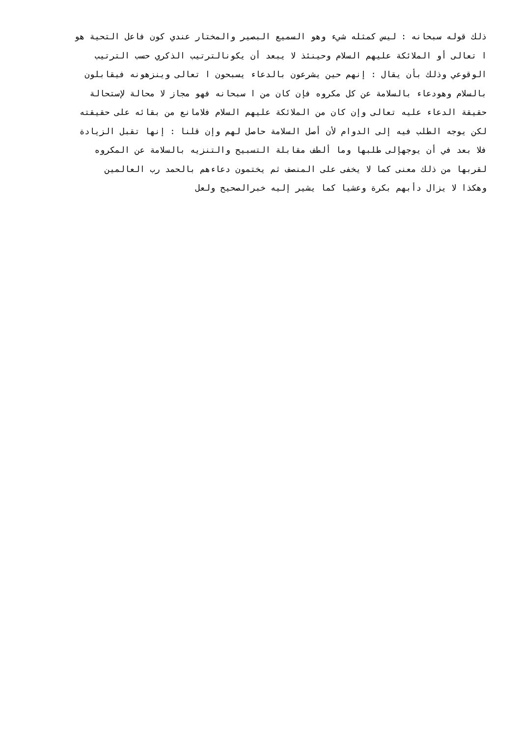ذلك قوله سبحانه : ليس كمثله شيء وهو السميع البصير والمختار عندي كون فاعل التحية هو
ا تعالى أو الملائكة عليهم السلام وحينئذ لا يبعد أن يكونالترتيب الذكري حسب الترتيب
الوقوعي وذلك بأن يقال : إنهم حين يشرعون بالدعاء يسبحون ا تعالى وينزهونه فيقابلون
بالسلام وهودعاء بالسلامة عن كل مكروه فإن كان من ا سبحانه فهو مجاز لا محالة لإستحالة
حقيقة الدعاء عليه تعالى وإن كان من الملائكة عليهم السلام فلامانع من بقائه على حقيقته
لكن يوجه الطلب فيه إلى الدوام لأن أصل السلامة حاصل لهم وإن قلنا : إنها تقبل الزيادة
فلا بعد في أن يوجهإلى طلبها وما ألطف مقابلة التسبيح والتنزيه بالسلامة عن المكروه
لقربها من ذلك معنى كما لا يخفى على المنصف ثم يختمون دعاءهم بالحمد رب العالمين
وهكذا لا يزال دأبهم بكرة وعشيا كما يشير إليه خبرالصحيح ولعل